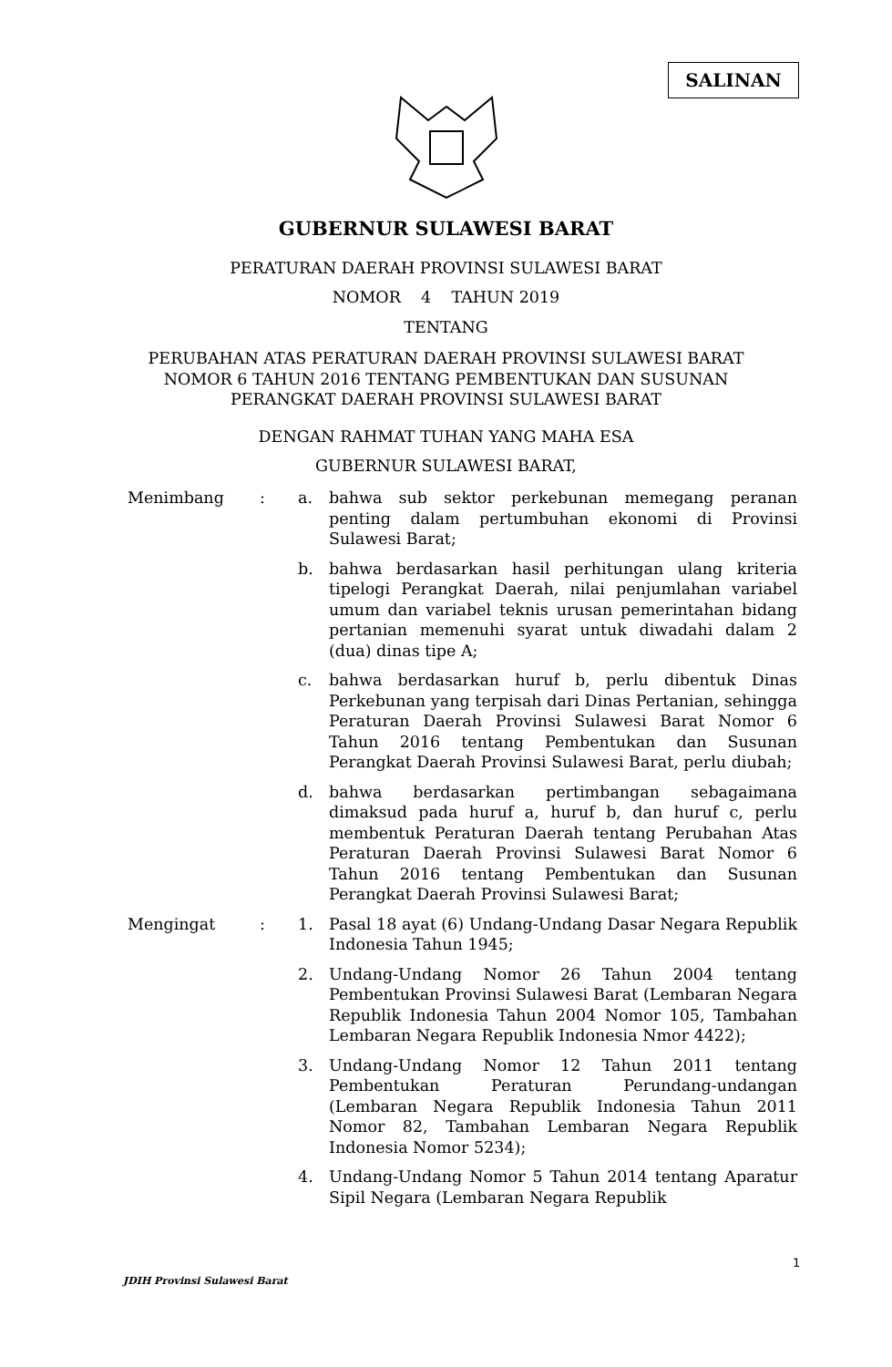SALINAN
GUBERNUR SULAWESI BARAT
PERATURAN DAERAH PROVINSI SULAWESI BARAT
NOMOR 4 TAHUN 2019
TENTANG
PERUBAHAN ATAS PERATURAN DAERAH PROVINSI SULAWESI BARAT
NOMOR 6 TAHUN 2016 TENTANG PEMBENTUKAN DAN SUSUNAN
PERANGKAT DAERAH PROVINSI SULAWESI BARAT
DENGAN RAHMAT TUHAN YANG MAHA ESA
GUBERNUR SULAWESI BARAT,
| Menimbang | : | a. | bahwa sub sektor perkebunan memegang peranan penting dalam pertumbuhan ekonomi di Provinsi Sulawesi Barat; |
| | | b. | bahwa berdasarkan hasil perhitungan ulang kriteria tipelogi Perangkat Daerah, nilai penjumlahan variabel umum dan variabel teknis urusan pemerintahan bidang pertanian memenuhi syarat untuk diwadahi dalam 2 (dua) dinas tipe A; |
| | | c. | bahwa berdasarkan huruf b, perlu dibentuk Dinas Perkebunan yang terpisah dari Dinas Pertanian, sehingga Peraturan Daerah Provinsi Sulawesi Barat Nomor 6 Tahun 2016 tentang Pembentukan dan Susunan Perangkat Daerah Provinsi Sulawesi Barat, perlu diubah; |
| | | d. | bahwa berdasarkan pertimbangan sebagaimana dimaksud pada huruf a, huruf b, dan huruf c, perlu membentuk Peraturan Daerah tentang Perubahan Atas Peraturan Daerah Provinsi Sulawesi Barat Nomor 6 Tahun 2016 tentang Pembentukan dan Susunan Perangkat Daerah Provinsi Sulawesi Barat; |
| Mengingat | : | 1. | Pasal 18 ayat (6) Undang-Undang Dasar Negara Republik Indonesia Tahun 1945; |
| | | 2. | Undang-Undang Nomor 26 Tahun 2004 tentang Pembentukan Provinsi Sulawesi Barat (Lembaran Negara Republik Indonesia Tahun 2004 Nomor 105, Tambahan Lembaran Negara Republik Indonesia Nmor 4422); |
| | | 3. | Undang-Undang Nomor 12 Tahun 2011 tentang Pembentukan Peraturan Perundang-undangan (Lembaran Negara Republik Indonesia Tahun 2011 Nomor 82, Tambahan Lembaran Negara Republik Indonesia Nomor 5234); |
| | | 4. | Undang-Undang Nomor 5 Tahun 2014 tentang Aparatur Sipil Negara (Lembaran Negara Republik |
1
JDIH Provinsi Sulawesi Barat